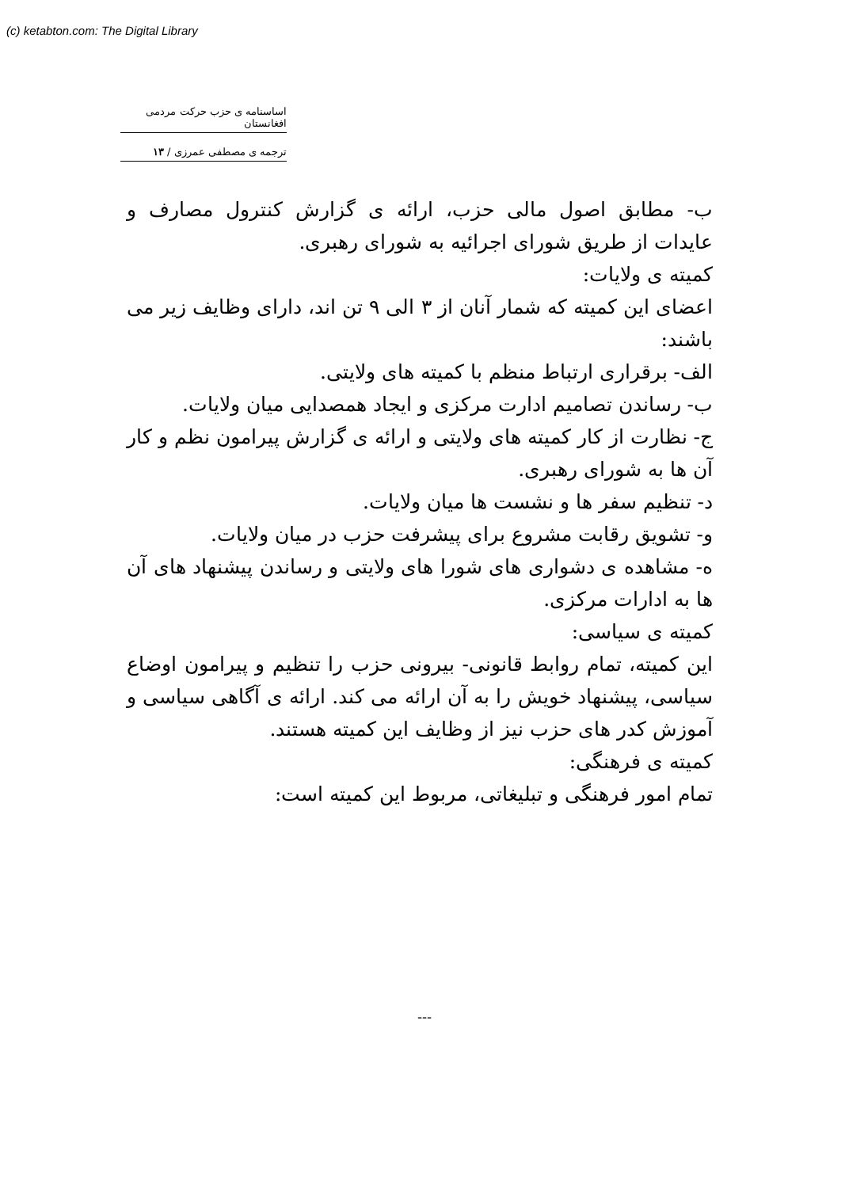(c) ketabton.com: The Digital Library
اساسنامه ی حزب حرکت مردمی افغانستان
ترجمه ی مصطفی عمرزی / ۱۳
ب- مطابق اصول مالی حزب، ارائه ی گزارش کنترول مصارف و عایدات از طریق شورای اجرائیه به شورای رهبری.
کمیته ی ولایات:
اعضای این کمیته که شمار آنان از ۳ الی ۹ تن اند، دارای وظایف زیر می باشند:
الف- برقراری ارتباط منظم با کمیته های ولایتی.
ب- رساندن تصامیم ادارت مرکزی و ایجاد همصدایی میان ولایات.
ج- نظارت از کار کمیته های ولایتی و ارائه ی گزارش پیرامون نظم و کار آن ها به شورای رهبری.
د- تنظیم سفر ها و نشست ها میان ولایات.
و- تشویق رقابت مشروع برای پیشرفت حزب در میان ولایات.
ه- مشاهده ی دشواری های شورا های ولایتی و رساندن پیشنهاد های آن ها به ادارات مرکزی.
کمیته ی سیاسی:
این کمیته، تمام روابط قانونی- بیرونی حزب را تنظیم و پیرامون اوضاع سیاسی، پیشنهاد خویش را به آن ارائه می کند. ارائه ی آگاهی سیاسی و آموزش کدر های حزب نیز از وظایف این کمیته هستند.
کمیته ی فرهنگی:
تمام امور فرهنگی و تبلیغاتی، مربوط این کمیته است:
---